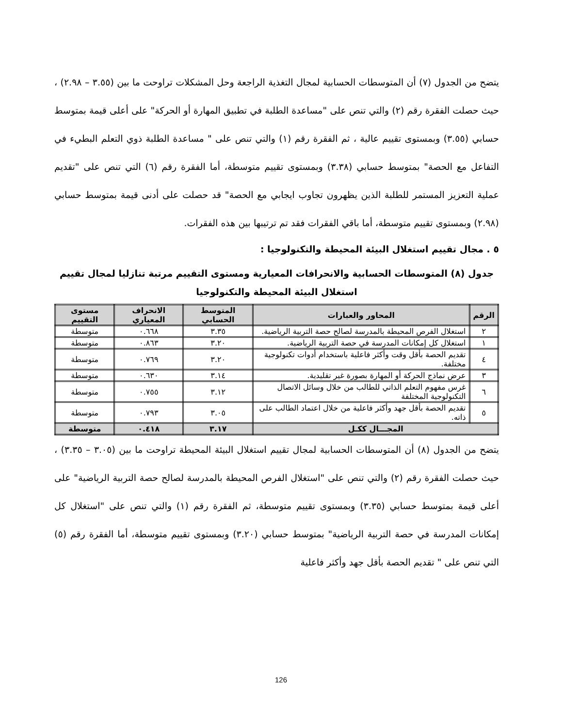يتضح من الجدول (٧) أن المتوسطات الحسابية لمجال التغذية الراجعة وحل المشكلات تراوحت ما بين (٣.٥٥ – ٢.٩٨) ، حيث حصلت الفقرة رقم (٢) والتي تنص على "مساعدة الطلبة في تطبيق المهارة أو الحركة" على أعلى قيمة بمتوسط حسابي (٣.٥٥) وبمستوى تقييم عالية ، ثم الفقرة رقم (١) والتي تنص على " مساعدة الطلبة ذوي التعلم البطيء في التفاعل مع الحصة" بمتوسط حسابي (٣.٣٨) وبمستوى تقييم متوسطة، أما الفقرة رقم (٦) التي تنص على "تقديم عملية التعزيز المستمر للطلبة الذين يظهرون تجاوب ايجابي مع الحصة" قد حصلت على أدنى قيمة بمتوسط حسابي (٢.٩٨) وبمستوى تقييم متوسطة، أما باقي الفقرات فقد تم ترتيبها بين هذه الفقرات.
٥ . مجال تقييم استغلال البيئة المحيطة والتكنولوجيا :
جدول (٨) المتوسطات الحسابية والانحرافات المعيارية ومستوى التقييم مرتبة تنازليا لمجال تقييم استغلال البيئة المحيطة والتكنولوجيا
| الرقم | المحاور والعبارات | المتوسط الحسابي | الانحراف المعياري | مستوى التقييم |
| --- | --- | --- | --- | --- |
| ٢ | استغلال الفرص المحيطة بالمدرسة لصالح حصة التربية الرياضية. | ٣.٣٥ | ٠.٦٦٨ | متوسطة |
| ١ | استغلال كل إمكانات المدرسة في حصة التربية الرياضية. | ٣.٢٠ | ٠.٨٦٣ | متوسطة |
| ٤ | تقديم الحصة بأقل وقت وأكثر فاعلية باستخدام أدوات تكنولوجية مختلفة. | ٣.٢٠ | ٠.٧٦٩ | متوسطة |
| ٣ | عرض نماذج الحركة أو المهارة بصورة غير تقليدية. | ٣.١٤ | ٠.٦٣٠ | متوسطة |
| ٦ | غرس مفهوم التعلم الذاتي للطالب من خلال وسائل الاتصال التكنولوجية المختلفة | ٣.١٢ | ٠.٧٥٥ | متوسطة |
| ٥ | تقديم الحصة بأقل جهد وأكثر فاعلية من خلال اعتماد الطالب على ذاته. | ٣.٠٥ | ٠.٧٩٣ | متوسطة |
| المجـــال ككـل | | ٣.١٧ | ٠.٤١٨ | متوسطة |
يتضح من الجدول (٨) أن المتوسطات الحسابية لمجال تقييم استغلال البيئة المحيطة تراوحت ما بين (٣.٠٥ – ٣.٣٥) ، حيث حصلت الفقرة رقم (٢) والتي تنص على "استغلال الفرص المحيطة بالمدرسة لصالح حصة التربية الرياضية" على أعلى قيمة بمتوسط حسابي (٣.٣٥) وبمستوى تقييم متوسطة، ثم الفقرة رقم (١) والتي تنص على "استغلال كل إمكانات المدرسة في حصة التربية الرياضية" بمتوسط حسابي (٣.٢٠) وبمستوى تقييم متوسطة، أما الفقرة رقم (٥) التي تنص على " تقديم الحصة بأقل جهد وأكثر فاعلية
126